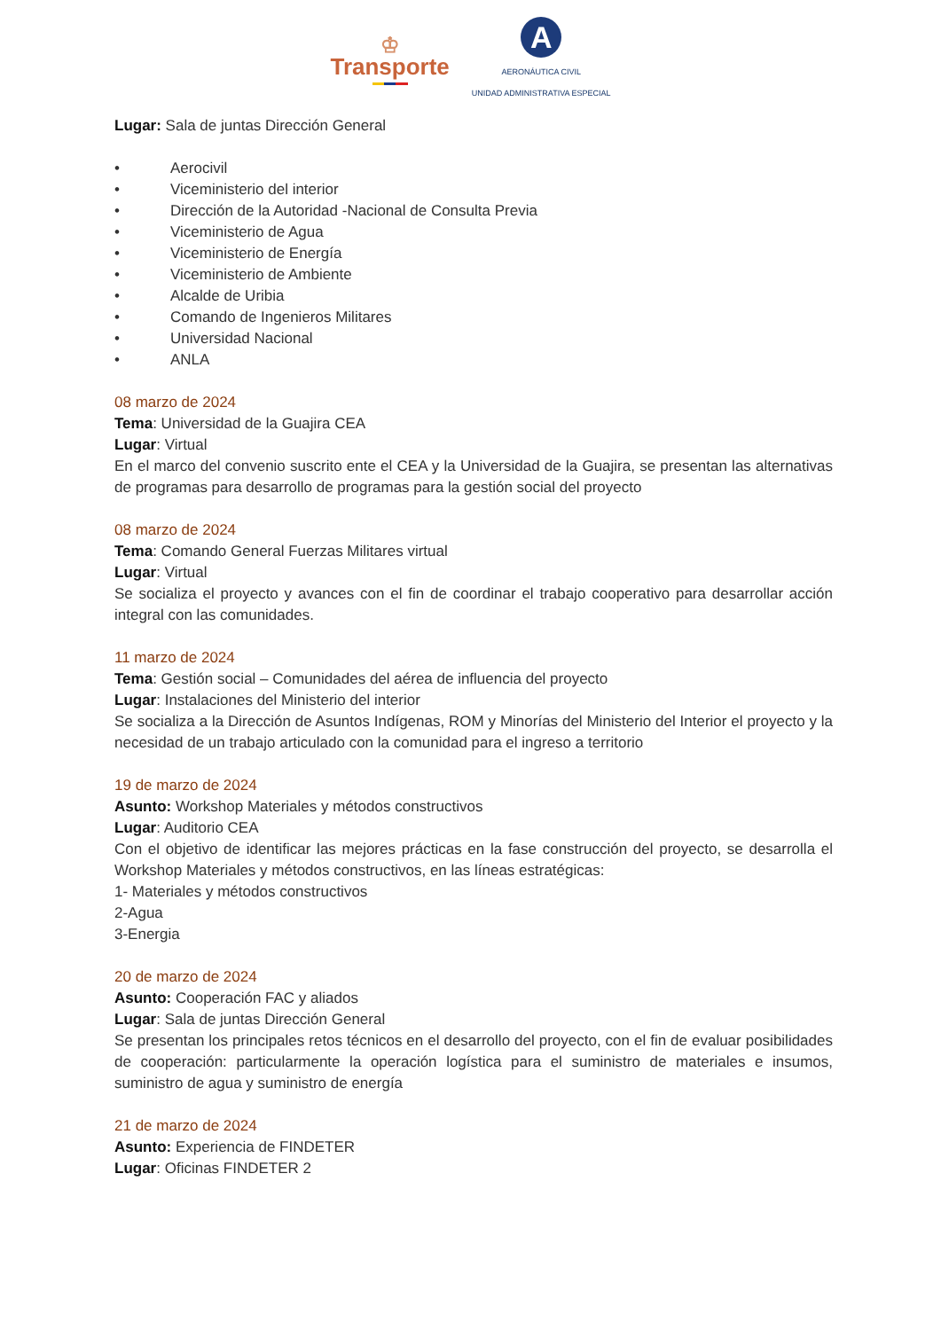♔
Transporte
A
AERONÁUTICA CIVIL
UNIDAD ADMINISTRATIVA ESPECIAL
Lugar: Sala de juntas Dirección General
• Aerocivil
• Viceministerio del interior
• Dirección de la Autoridad -Nacional de Consulta Previa
• Viceministerio de Agua
• Viceministerio de Energía
• Viceministerio de Ambiente
• Alcalde de Uribia
• Comando de Ingenieros Militares
• Universidad Nacional
• ANLA
08 marzo de 2024
Tema: Universidad de la Guajira CEA
Lugar: Virtual
En el marco del convenio suscrito ente el CEA y la Universidad de la Guajira, se presentan las alternativas de programas para desarrollo de programas para la gestión social del proyecto
08 marzo de 2024
Tema: Comando General Fuerzas Militares virtual
Lugar: Virtual
Se socializa el proyecto y avances con el fin de coordinar el trabajo cooperativo para desarrollar acción integral con las comunidades.
11 marzo de 2024
Tema: Gestión social – Comunidades del aérea de influencia del proyecto
Lugar: Instalaciones del Ministerio del interior
Se socializa a la Dirección de Asuntos Indígenas, ROM y Minorías del Ministerio del Interior el proyecto y la necesidad de un trabajo articulado con la comunidad para el ingreso a territorio
19 de marzo de 2024
Asunto: Workshop Materiales y métodos constructivos
Lugar: Auditorio CEA
Con el objetivo de identificar las mejores prácticas en la fase construcción del proyecto, se desarrolla el Workshop Materiales y métodos constructivos, en las líneas estratégicas:
1- Materiales y métodos constructivos
2-Agua
3-Energia
20 de marzo de 2024
Asunto: Cooperación FAC y aliados
Lugar: Sala de juntas Dirección General
Se presentan los principales retos técnicos en el desarrollo del proyecto, con el fin de evaluar posibilidades de cooperación: particularmente la operación logística para el suministro de materiales e insumos, suministro de agua y suministro de energía
21 de marzo de 2024
Asunto: Experiencia de FINDETER
Lugar: Oficinas FINDETER 2